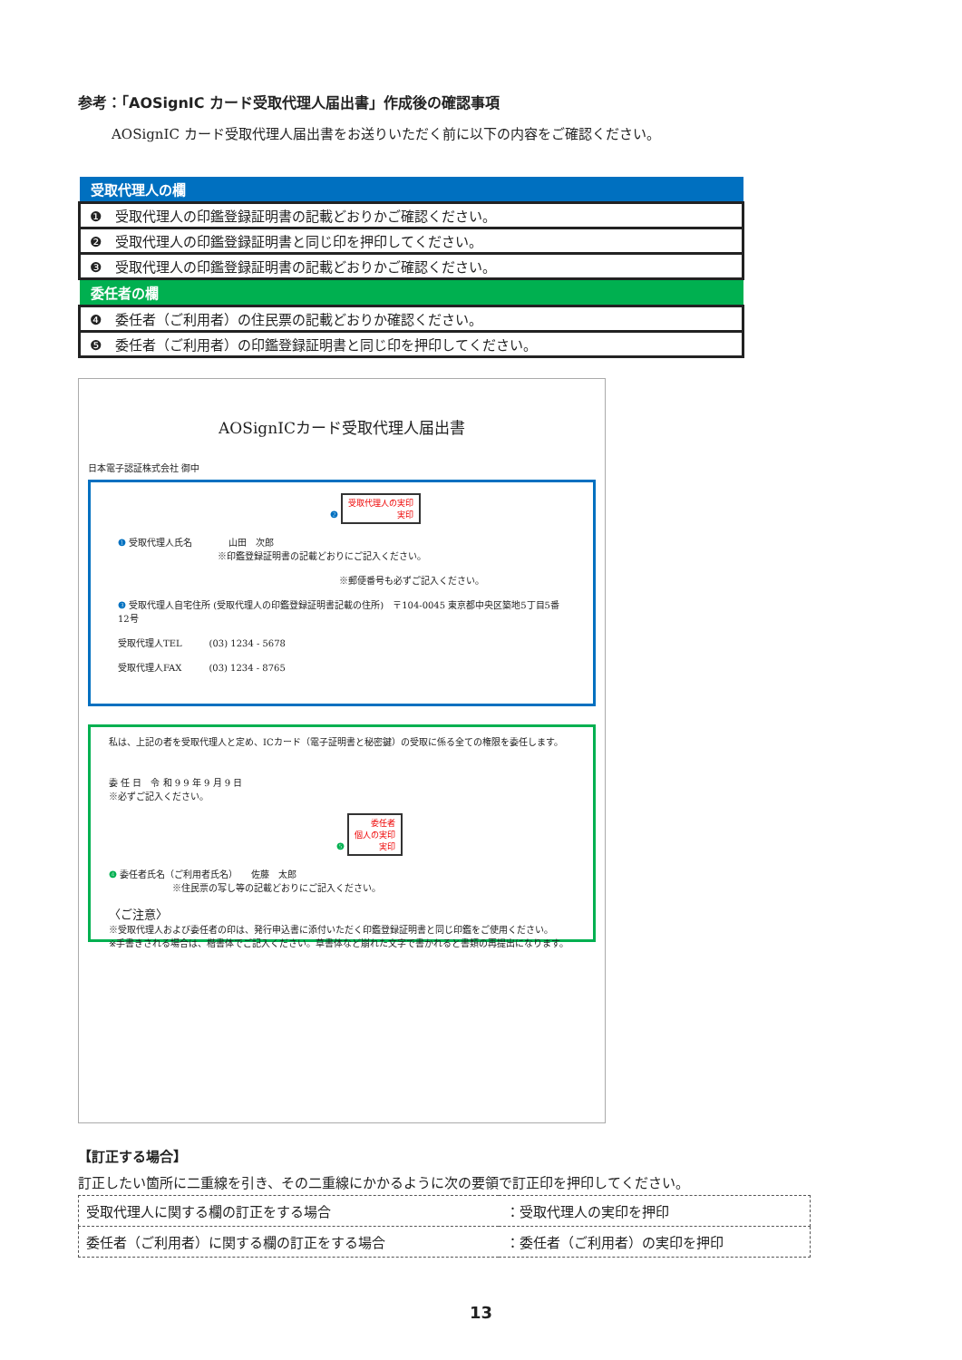参考：「AOSignIC カード受取代理人届出書」作成後の確認事項
AOSignIC カード受取代理人届出書をお送りいただく前に以下の内容をご確認ください。
| 受取代理人の欄 |
| --- |
| ❶ 受取代理人の印鑑登録証明書の記載どおりかご確認ください。 |
| ❷ 受取代理人の印鑑登録証明書と同じ印を押印してください。 |
| ❸ 受取代理人の印鑑登録証明書の記載どおりかご確認ください。 |
| 委任者の欄 |
| ❹ 委任者（ご利用者）の住民票の記載どおりか確認ください。 |
| ❺ 委任者（ご利用者）の印鑑登録証明書と同じ印を押印してください。 |
AOSignICカード受取代理人届出書
日本電子認証株式会社 御中
❷ 受取代理人の実印
実印
❶ 受取代理人氏名　　　　山田　次郎
　　　　　　　　　　　※印鑑登録証明書の記載どおりにご記入ください。
※郵便番号も必ずご記入ください。
❸ 受取代理人自宅住所 (受取代理人の印鑑登録証明書記載の住所)　〒104-0045 東京都中央区築地5丁目5番12号
受取代理人TEL　　　(03) 1234 - 5678
受取代理人FAX　　　(03) 1234 - 8765
私は、上記の者を受取代理人と定め、ICカード（電子証明書と秘密鍵）の受取に係る全ての権限を委任します。
委 任 日　令 和 9 9 年 9 月 9 日
※必ずご記入ください。
❺ 委任者
個人の実印
実印
❹ 委任者氏名（ご利用者氏名）　　佐藤　太郎
　　　　　　　※住民票の写し等の記載どおりにご記入ください。
〈ご注意〉
※受取代理人および委任者の印は、発行申込書に添付いただく印鑑登録証明書と同じ印鑑をご使用ください。
※手書きされる場合は、楷書体でご記入ください。草書体など崩れた文字で書かれると書類の再提出になります。
【訂正する場合】
訂正したい箇所に二重線を引き、その二重線にかかるように次の要領で訂正印を押印してください。
| 受取代理人に関する欄の訂正をする場合 | ：受取代理人の実印を押印 |
| 委任者（ご利用者）に関する欄の訂正をする場合 | ：委任者（ご利用者）の実印を押印 |
13